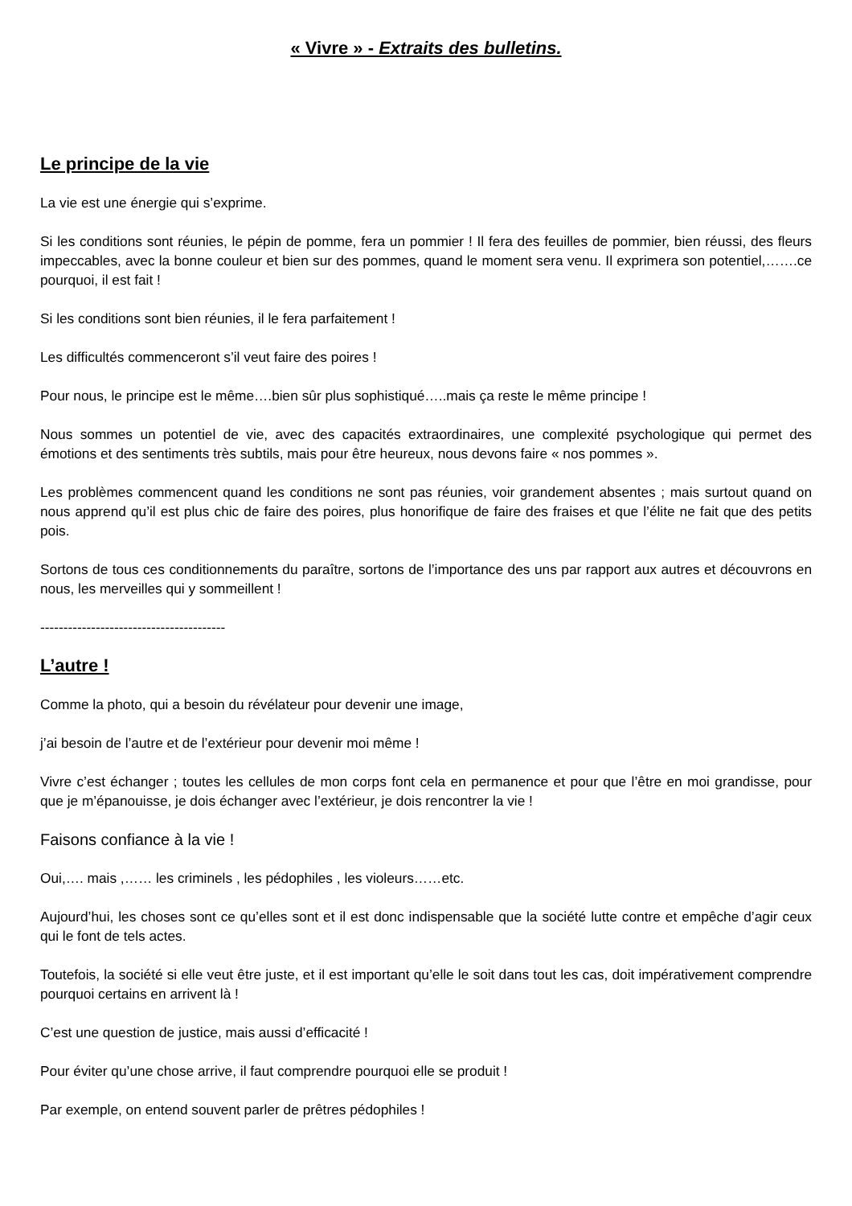« Vivre » - Extraits des bulletins.
Le principe de la vie
La vie est une énergie qui s’exprime.
Si les conditions sont réunies, le pépin de pomme, fera un pommier ! Il fera des feuilles de pommier, bien réussi, des fleurs impeccables, avec la bonne couleur et bien sur des pommes, quand le moment sera venu. Il exprimera son potentiel,…….ce pourquoi, il est fait !
Si les conditions sont bien réunies, il le fera parfaitement !
Les difficultés commenceront s’il veut faire des poires !
Pour nous, le principe est le même….bien sûr plus sophistiqué…..mais ça reste le même principe !
Nous sommes un potentiel de vie, avec des capacités extraordinaires, une complexité psychologique qui permet des émotions et des sentiments très subtils, mais pour être heureux, nous devons faire « nos pommes ».
Les problèmes commencent quand les conditions ne sont pas réunies, voir grandement absentes ; mais surtout quand on nous apprend qu’il est plus chic de faire des poires, plus honorifique de faire des fraises et que l’élite ne fait que des petits pois.
Sortons de tous ces conditionnements du paraître, sortons de l’importance des uns par rapport aux autres et découvrons en nous, les merveilles qui y sommeillent !
----------------------------------------
L’autre !
Comme la photo, qui a besoin du révélateur pour devenir une image,
j’ai besoin de l’autre et de l’extérieur pour devenir moi même !
Vivre c’est échanger ; toutes les cellules de mon corps font cela en permanence et pour que l’être en moi grandisse, pour que je m’épanouisse, je dois échanger avec l’extérieur, je dois rencontrer la vie !
Faisons confiance à la vie !
Oui,…. mais ,…… les criminels , les pédophiles , les violeurs……etc.
Aujourd’hui, les choses sont ce qu’elles sont et il est donc indispensable que la société lutte contre et empêche d’agir ceux qui le font de tels actes.
Toutefois, la société si elle veut être juste, et il est important qu’elle le soit dans tout les cas, doit impérativement comprendre pourquoi certains en arrivent là !
C’est une question de justice, mais aussi d’efficacité !
Pour éviter qu’une chose arrive, il faut comprendre pourquoi elle se produit !
Par exemple, on entend souvent parler de prêtres pédophiles !